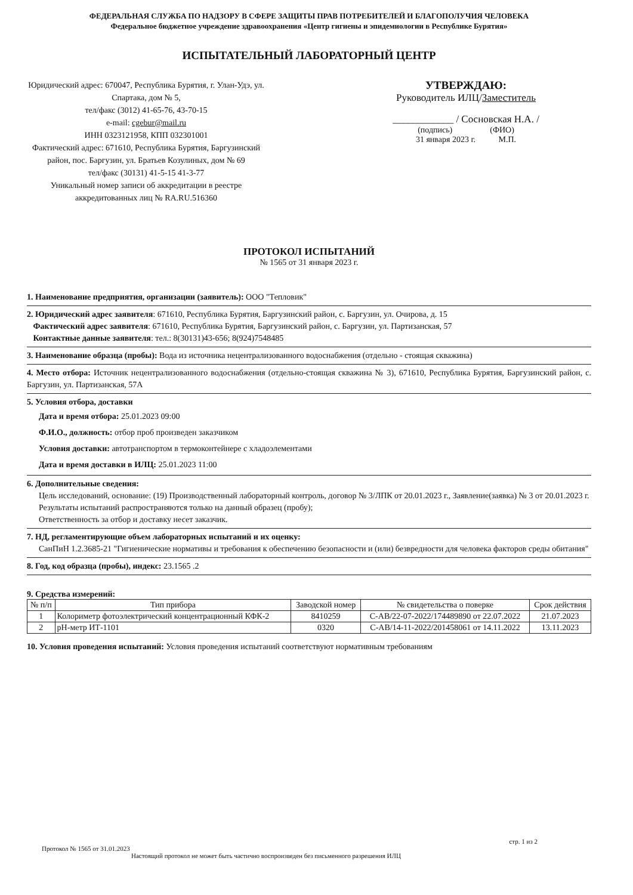ФЕДЕРАЛЬНАЯ СЛУЖБА ПО НАДЗОРУ В СФЕРЕ ЗАЩИТЫ ПРАВ ПОТРЕБИТЕЛЕЙ И БЛАГОПОЛУЧИЯ ЧЕЛОВЕКА
Федеральное бюджетное учреждение здравоохранения «Центр гигиены и эпидемиологии в Республике Бурятия»
ИСПЫТАТЕЛЬНЫЙ ЛАБОРАТОРНЫЙ ЦЕНТР
Юридический адрес: 670047, Республика Бурятия, г. Улан-Удэ, ул. Спартака, дом № 5,
тел/факс (3012) 41-65-76, 43-70-15
e-mail: cgebur@mail.ru
ИНН 0323121958, КПП 032301001
Фактический адрес: 671610, Республика Бурятия, Баргузинский район, пос. Баргузин, ул. Братьев Козулиных, дом № 69
тел/факс (30131) 41-5-15 41-3-77
Уникальный номер записи об аккредитации в реестре аккредитованных лиц № RA.RU.516360
УТВЕРЖДАЮ:
Руководитель ИЛЦ/Заместитель
____________ / Сосновская Н.А. /
(подпись) (ФИО)
31 января 2023 г. М.П.
ПРОТОКОЛ ИСПЫТАНИЙ
№ 1565 от 31 января 2023 г.
1. Наименование предприятия, организации (заявитель): ООО "Тепловик"
2. Юридический адрес заявителя: 671610, Республика Бурятия, Баргузинский район, с. Баргузин, ул. Очирова, д. 15
Фактический адрес заявителя: 671610, Республика Бурятия, Баргузинский район, с. Баргузин, ул. Партизанская, 57
Контактные данные заявителя: тел.: 8(30131)43-656; 8(924)7548485
3. Наименование образца (пробы): Вода из источника нецентрализованного водоснабжения (отдельно - стоящая скважина)
4. Место отбора: Источник нецентрализованного водоснабжения (отдельно-стоящая скважина № 3), 671610, Республика Бурятия, Баргузинский район, с. Баргузин, ул. Партизанская, 57А
5. Условия отбора, доставки
Дата и время отбора: 25.01.2023 09:00
Ф.И.О., должность: отбор проб произведен заказчиком
Условия доставки: автотранспортом в термоконтейнере с хладоэлементами
Дата и время доставки в ИЛЦ: 25.01.2023 11:00
6. Дополнительные сведения:
Цель исследований, основание: (19) Производственный лабораторный контроль, договор № 3/ЛПК от 20.01.2023 г., Заявление(заявка) № 3 от 20.01.2023 г.
Результаты испытаний распространяются только на данный образец (пробу);
Ответственность за отбор и доставку несет заказчик.
7. НД, регламентирующие объем лабораторных испытаний и их оценку:
СанПиН 1.2.3685-21 "Гигиенические нормативы и требования к обеспечению безопасности и (или) безвредности для человека факторов среды обитания"
8. Год, код образца (пробы), индекс: 23.1565 .2
9. Средства измерений:
| № п/п | Тип прибора | Заводской номер | № свидетельства о поверке | Срок действия |
| --- | --- | --- | --- | --- |
| 1 | Колориметр фотоэлектрический концентрационный КФК-2 | 8410259 | С-АВ/22-07-2022/174489890 от 22.07.2022 | 21.07.2023 |
| 2 | pH-метр ИТ-1101 | 0320 | С-АВ/14-11-2022/201458061 от 14.11.2022 | 13.11.2023 |
10. Условия проведения испытаний: Условия проведения испытаний соответствуют нормативным требованиям
стр. 1 из 2
Протокол № 1565 от 31.01.2023
Настоящий протокол не может быть частично воспроизведен без письменного разрешения ИЛЦ